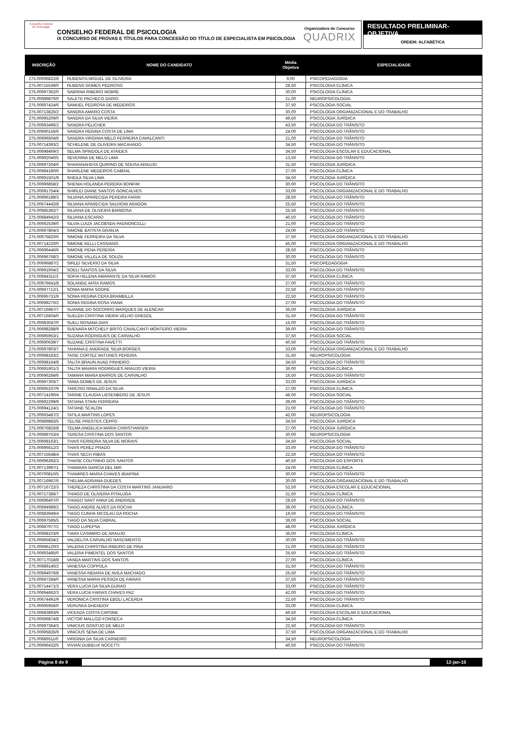Conselho Federal de Psicologia
CONSELHO FEDERAL DE PSICOLOGIA
IX CONCURSO DE PROVAS E TÍTULOS PARA CONCESSÃO DO TÍTULO DE ESPECIALISTA EM PSICOLOGIA
Organizadora do Concurso
QUADRIX
RESULTADO PRELIMINAR-OBJETIVA
ORDEM: ALFABÉTICA
| INSCRIÇÃO | NOME DO CANDIDATO | Média Objetiva | ESPECIALIDADE |
| --- | --- | --- | --- |
| 275.00696822/8 | RUBENITA MIGUEL DE OLIVEIRA | 9,00 | PSICOPEDAGOGIA |
| 275.00715539/0 | RUBENS GOMES PEDROSO | 28,50 | PSICOLOGIA CLÍNICA |
| 275.00697362/0 | SABRINA RIBEIRO NOBRE | 30,00 | PSICOLOGIA CLÍNICA |
| 275.00689870/0 | SALETE PACHECO DARIO | 21,00 | NEUROPSICOLOGIA |
| 275.00697424/6 | SAMUEL PEDROSA DE MEDEIROS | 37,50 | PSICOLOGIA SOCIAL |
| 275.00713826/2 | SANDRA AMARO COSTA | 30,00 | PSICOLOGIA ORGANIZACIONAL E DO TRABALHO |
| 275.00695209/0 | SANDRA DA SILVA VIEIRA | 49,50 | PSICOLOGIA JURÍDICA |
| 275.00693496/2 | SANDRA PELICHEK | 43,50 | PSICOLOGIA DO TRÂNSITO |
| 275.00690156/6 | SANDRA REGINA COSTA DE LIMA | 24,00 | PSICOLOGIA DO TRÂNSITO |
| 275.00696504/6 | SANDRA VIRGINIA MELO FERREIRA CAVALCANTI | 21,00 | PSICOLOGIA DO TRÂNSITO |
| 275.00714393/2 | SCHELENE DE OLIVEIRA MACAHADO | 34,50 | PSICOLOGIA DO TRÂNSITO |
| 275.00698469/3 | SELMA SPINDOLA DE ATAIDES | 34,50 | PSICOLOGIA ESCOLAR E EDUCACIONAL |
| 275.00692040/5 | SEVERINA DE MELO LIMA | 13,50 | PSICOLOGIA DO TRÂNSITO |
| 275.00697204/6 | SHARANAHDYA QUIRINO DE SOUSA ARAUJO | 31,50 | PSICOLOGIA JURÍDICA |
| 275.00684180/6 | SHARLENE MEDEIROS CABRAL | 27,00 | PSICOLOGIA CLÍNICA |
| 275.00691501/9 | SHEILA SILVA LIMA | 34,50 | PSICOLOGIA JURÍDICA |
| 275.00696858/2 | SHENIA HOLANDA PEREIRA BONFIM | 30,00 | PSICOLOGIA DO TRÂNSITO |
| 275.00691754/4 | SHIRLEI DIANE SANTOS GONCALVES | 33,00 | PSICOLOGIA ORGANIZACIONAL E DO TRABALHO |
| 275.00696189/3 | SILVANA APARECIDA PEREIRA FARIN | 28,50 | PSICOLOGIA DO TRÂNSITO |
| 275.00674442/8 | SILVANA APARECIDA SALVIONI ARAGON | 25,50 | PSICOLOGIA DO TRÂNSITO |
| 275.00685392/7 | SILVANA DE OLIVEIRA BARBOSA | 25,50 | PSICOLOGIA DO TRÂNSITO |
| 275.00684942/3 | SILVANA ESCARIO | 40,50 | PSICOLOGIA DO TRÂNSITO |
| 275.00692539/0 | SILVIA LUIZA JACOBSEN PAGNONCELLI | 21,00 | PSICOLOGIA DO TRÂNSITO |
| 275.00697804/3 | SIMONE BATISTA GRANJA | 24,00 | PSICOLOGIA DO TRÂNSITO |
| 275.00675820/6 | SIMONE FERREIRA DA SILVA | 37,50 | PSICOLOGIA ORGANIZACIONAL E DO TRABALHO |
| 275.00714220/0 | SIMONE KELLI CASSIANO | 45,00 | PSICOLOGIA ORGANIZACIONAL E DO TRABALHO |
| 275.00696446/6 | SIMONE PENA PEREIRA | 28,50 | PSICOLOGIA DO TRÂNSITO |
| 275.00696768/3 | SIMONE VILLELA DE SOUZA | 30,00 | PSICOLOGIA DO TRÂNSITO |
| 275.00696887/2 | SIRLEI SILVERIO DA SILVA | 31,50 | PSICOPEDAGOGIA |
| 275.00691604/2 | SOELI SANTOS DA SILVA | 33,00 | PSICOLOGIA DO TRÂNSITO |
| 275.00684311/3 | SOFIA HELENA AMARANTE DA SILVA RAMOS | 37,50 | PSICOLOGIA CLÍNICA |
| 275.00676641/8 | SOLANGE AFRA RAMOS | 27,00 | PSICOLOGIA DO TRÂNSITO |
| 275.00697712/1 | SONIA MARIA SODRE | 22,50 | PSICOLOGIA DO TRÂNSITO |
| 275.00695731/9 | SONIA REGINA CERA BRAMBILLA | 22,50 | PSICOLOGIA DO TRÂNSITO |
| 275.00698270/2 | SONIA REGINA ROSA VIANA | 27,00 | PSICOLOGIA DO TRÂNSITO |
| 275.00716987/7 | SUANNE DO SOCORRO MARQUES DE ALENCAR | 36,00 | PSICOLOGIA JURÍDICA |
| 275.00716604/0 | SUELEN CRISTINA VIEIRA VELHO GREGOL | 31,50 | PSICOLOGIA DO TRÂNSITO |
| 275.00683047/0 | SUELI ROSANA DIAS | 15,00 | PSICOLOGIA DO TRÂNSITO |
| 275.00698288/9 | SUENARA MITCHELY BRITO CAVALCANTI MONTEIRO VIEIRA | 39,00 | PSICOLOGIA DO TRÂNSITO |
| 275.00695953/1 | SUZANA RODRIGUES DE CARVALHO | 37,50 | PSICOLOGIA SOCIAL |
| 275.00690639/7 | SUZANE CRISTINA FAVETTI | 40,50 | PSICOLOGIA DO TRÂNSITO |
| 275.00697803/7 | TAHIANA E ANDRADE SILVA BORGES | 33,00 | PSICOLOGIA ORGANIZACIONAL E DO TRABALHO |
| 275.00698183/2 | TAISE CORTEZ ANTUNES PEREIRA | 31,50 | NEUROPSICOLOGIA |
| 275.00698164/8 | TALITA BRAUN AUAD PINHEIRO | 34,50 | PSICOLOGIA DO TRÂNSITO |
| 275.00691601/3 | TALITA MAIARA RODRIGUES ARAUJO VIEIRA | 36,00 | PSICOLOGIA CLÍNICA |
| 275.00696284/6 | TAMARA MARIA BARROS DE CARVALHO | 16,50 | PSICOLOGIA DO TRÂNSITO |
| 275.00697305/7 | TANIA GOMES DE JESUS | 33,00 | PSICOLOGIA JURÍDICA |
| 275.00695337/9 | TARCISO RINALDO DA SILVA | 27,00 | PSICOLOGIA CLÍNICA |
| 275.00714190/4 | TARINE CLAUDIA LIESENBERG DE JESUS | 48,00 | PSICOLOGIA SOCIAL |
| 275.00692299/9 | TATIANA STAIN FERREIRA | 39,00 | PSICOLOGIA DO TRÂNSITO |
| 275.00694124/1 | TATIANE SCALON | 21,00 | PSICOLOGIA DO TRÂNSITO |
| 275.00693487/3 | TATILA MARTINS LOPES | 42,00 | NEUROPSICOLOGIA |
| 275.00689883/5 | TELISE PRESTES CEPPO | 34,50 | PSICOLOGIA JURÍDICA |
| 275.00676826/8 | TELMA ANGELICA MARIA CHRISTIANSEN | 27,00 | PSICOLOGIA JURÍDICA |
| 275.00689753/4 | TERESA CRISTINA DOS SANTOS | 30,00 | NEUROPSICOLOGIA |
| 275.00698163/1 | THAIS FERREIRA SILVA DE MORAIS | 34,50 | PSICOLOGIA SOCIAL |
| 275.00696612/3 | THAIS PEREZ PRADO | 33,00 | PSICOLOGIA DO TRÂNSITO |
| 275.00715648/4 | THAIS SECH RIBAS | 22,50 | PSICOLOGIA DO TRÂNSITO |
| 275.00696392/3 | THAISE COUTINHO DOS SANTOS | 40,50 | PSICOLOGIA DO ESPORTE |
| 275.00713997/1 | THAMARA GARCIA DEL MIR | 24,00 | PSICOLOGIA CLÍNICA |
| 275.00700810/5 | THAMIRES MARIA CHAVES IBIAPINA | 30,00 | PSICOLOGIA DO TRÂNSITO |
| 275.00716967/6 | THELMA ADRIANA GUEDES | 30,00 | PSICOLOGIA ORGANIZACIONAL E DO TRABALHO |
| 275.00716722/3 | THEREZA CHRISTINA DA COSTA MARTINS JANUARIO | 52,50 | PSICOLOGIA ESCOLAR E EDUCACIONAL |
| 275.00717386/7 | THIAGO DE OLIVEIRA PITALUGA | 31,50 | PSICOLOGIA CLÍNICA |
| 275.00696407/0 | THIAGO SANT ANNA DE ANDRADE | 28,50 | PSICOLOGIA DO TRÂNSITO |
| 275.00694989/2 | TIAGO ANDRE ALVES DA ROCHA | 39,00 | PSICOLOGIA CLÍNICA |
| 275.00683949/4 | TIAGO CUNHA NICOLAU DA ROCHA | 19,50 | PSICOLOGIA DO TRÂNSITO |
| 275.00697595/5 | TIAGO DA SILVA CABRAL | 36,00 | PSICOLOGIA SOCIAL |
| 275.00687977/2 | TIAGO LUPEPSA | 48,00 | PSICOLOGIA JURÍDICA |
| 275.00698103/9 | TIARA CASIMIRO DE ARAUJO | 36,00 | PSICOLOGIA CLÍNICA |
| 275.00695834/2 | VALDELITA CARVALHO NASCIMENTO | 30,00 | PSICOLOGIA DO TRÂNSITO |
| 275.00696120/3 | VALERIA CHRISTINA RIBEIRO DE PINA | 21,00 | PSICOLOGIA DO TRÂNSITO |
| 275.00693485/0 | VALERIA PIMENTEL DOS SANTOS | 25,50 | PSICOLOGIA DO TRÂNSITO |
| 275.00717018/8 | VANDA MARTINS DOS SANTOS | 27,00 | PSICOLOGIA CLÍNICA |
| 275.00689140/2 | VANESSA COPPOLA | 31,50 | PSICOLOGIA DO TRÂNSITO |
| 275.00694976/8 | VANESSA INDIARA DE AVILA MACHADO | 25,50 | PSICOLOGIA DO TRÂNSITO |
| 275.00697284/0 | VANESSA MARIA PESSOA DE FARIAS | 37,50 | PSICOLOGIA DO TRÂNSITO |
| 275.00714471/3 | VERA LUCIA DA SILVA DURAO | 33,00 | PSICOLOGIA DO TRÂNSITO |
| 275.00694662/3 | VERA LUCIA FARIAS CHAVES PAZ | 42,00 | PSICOLOGIA DO TRÂNSITO |
| 275.00674491/9 | VERONICA CRISTINA EBOLI LACERDA | 22,50 | PSICOLOGIA DO TRÂNSITO |
| 275.00695956/0 | VERUSKA GHENDOV | 33,00 | PSICOLOGIA CLÍNICA |
| 275.00683893/9 | VICENZA COSTA CAPONE | 49,50 | PSICOLOGIA ESCOLAR E EDUCACIONAL |
| 275.00696874/8 | VICTOR MALLOZI FONSECA | 34,50 | PSICOLOGIA CLÍNICA |
| 275.00697364/3 | VINICIUS GONTIJO DE MELO | 22,50 | PSICOLOGIA DO TRÂNSITO |
| 275.00695835/9 | VINICIUS SENA DE LIMA | 37,50 | PSICOLOGIA ORGANIZACIONAL E DO TRABALHO |
| 275.00686511/0 | VIRGINIA DA SILVA CARNEIRO | 34,50 | NEUROPSICOLOGIA |
| 275.00696432/5 | VIVIAN DUBIEUX NOCETTI | 40,50 | PSICOLOGIA DO TRÂNSITO |
Página 8 de 9 12-jan-15